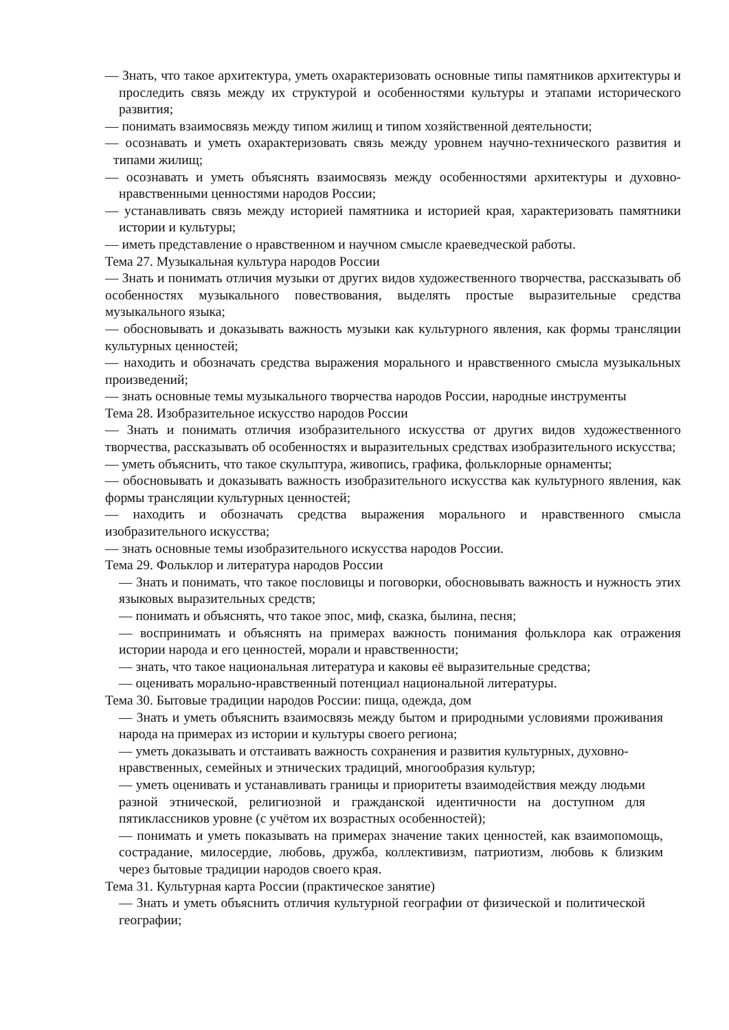— Знать, что такое архитектура, уметь охарактеризовать основные типы памятников архитектуры и проследить связь между их структурой и особенностями культуры и этапами исторического развития;
— понимать взаимосвязь между типом жилищ и типом хозяйственной деятельности;
— осознавать и уметь охарактеризовать связь между уровнем научно-технического развития и типами жилищ;
— осознавать и уметь объяснять взаимосвязь между особенностями архитектуры и духовно-нравственными ценностями народов России;
— устанавливать связь между историей памятника и историей края, характеризовать памятники истории и культуры;
— иметь представление о нравственном и научном смысле краеведческой работы.
Тема 27. Музыкальная культура народов России
— Знать и понимать отличия музыки от других видов художественного творчества, рассказывать об особенностях музыкального повествования, выделять простые выразительные средства музыкального языка;
— обосновывать и доказывать важность музыки как культурного явления, как формы трансляции культурных ценностей;
— находить и обозначать средства выражения морального и нравственного смысла музыкальных произведений;
— знать основные темы музыкального творчества народов России, народные инструменты
Тема 28. Изобразительное искусство народов России
— Знать и понимать отличия изобразительного искусства от других видов художественного творчества, рассказывать об особенностях и выразительных средствах изобразительного искусства;
— уметь объяснить, что такое скульптура, живопись, графика, фольклорные орнаменты;
— обосновывать и доказывать важность изобразительного искусства как культурного явления, как формы трансляции культурных ценностей;
— находить и обозначать средства выражения морального и нравственного смысла изобразительного искусства;
— знать основные темы изобразительного искусства народов России.
Тема 29. Фольклор и литература народов России
— Знать и понимать, что такое пословицы и поговорки, обосновывать важность и нужность этих языковых выразительных средств;
— понимать и объяснять, что такое эпос, миф, сказка, былина, песня;
— воспринимать и объяснять на примерах важность понимания фольклора как отражения истории народа и его ценностей, морали и нравственности;
— знать, что такое национальная литература и каковы её выразительные средства;
— оценивать морально-нравственный потенциал национальной литературы.
Тема 30. Бытовые традиции народов России: пища, одежда, дом
— Знать и уметь объяснить взаимосвязь между бытом и природными условиями проживания народа на примерах из истории и культуры своего региона;
— уметь доказывать и отстаивать важность сохранения и развития культурных, духовно-нравственных, семейных и этнических традиций, многообразия культур;
— уметь оценивать и устанавливать границы и приоритеты взаимодействия между людьми разной этнической, религиозной и гражданской идентичности на доступном для пятиклассников уровне (с учётом их возрастных особенностей);
— понимать и уметь показывать на примерах значение таких ценностей, как взаимопомощь, сострадание, милосердие, любовь, дружба, коллективизм, патриотизм, любовь к близким через бытовые традиции народов своего края.
Тема 31. Культурная карта России (практическое занятие)
— Знать и уметь объяснить отличия культурной географии от физической и политической географии;